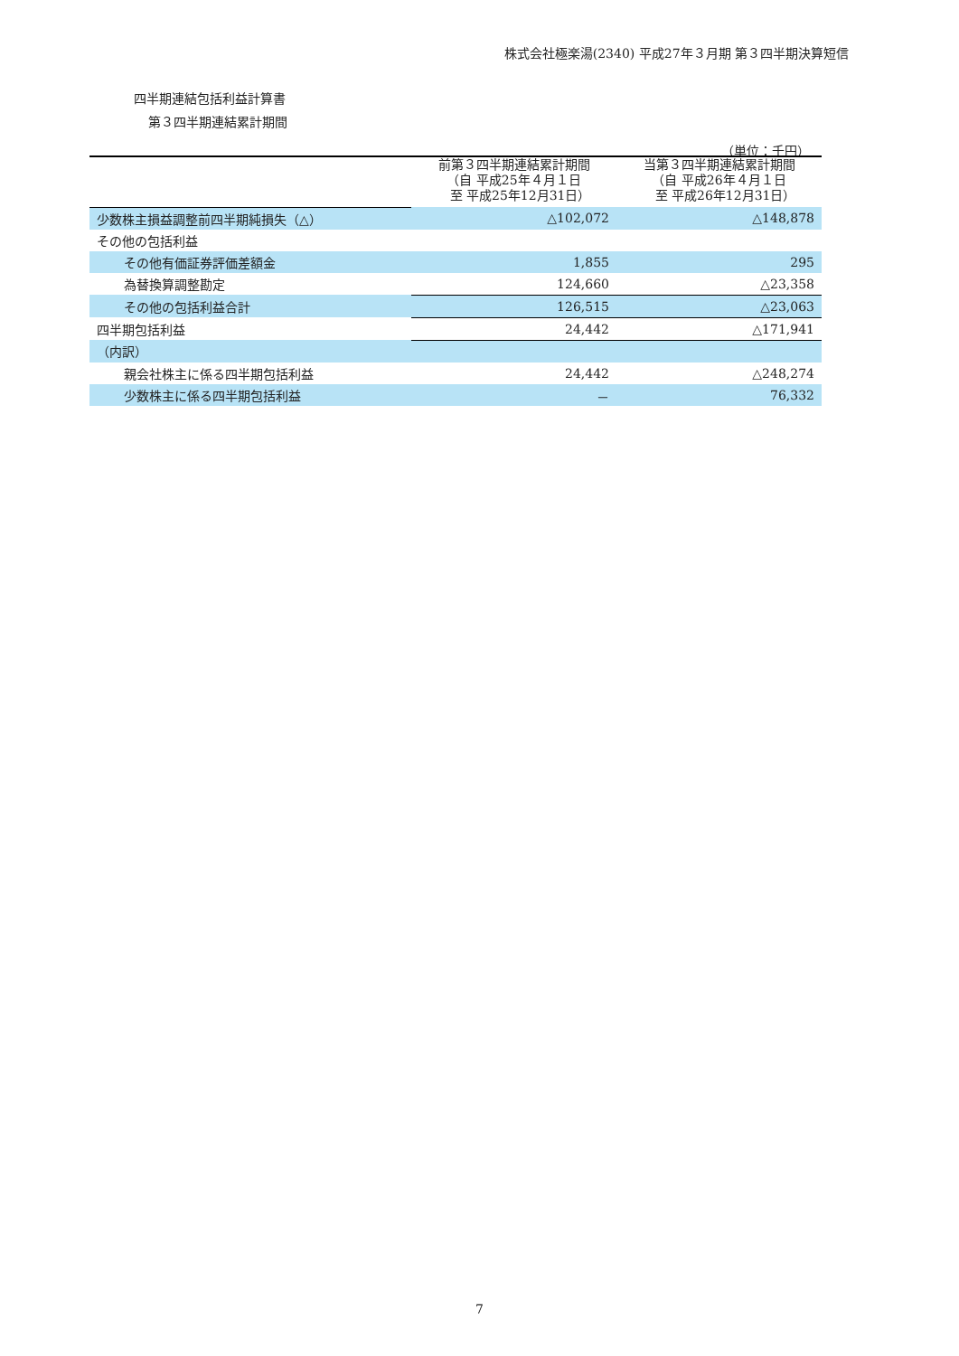株式会社極楽湯(2340) 平成27年３月期 第３四半期決算短信
四半期連結包括利益計算書
第３四半期連結累計期間
（単位：千円）
| | 前第３四半期連結累計期間 （自 平成25年４月１日 至 平成25年12月31日） | 当第３四半期連結累計期間 （自 平成26年４月１日 至 平成26年12月31日） |
| --- | --- | --- |
| 少数株主損益調整前四半期純損失（△） | △102,072 | △148,878 |
| その他の包括利益 | | |
| その他有価証券評価差額金 | 1,855 | 295 |
| 為替換算調整勘定 | 124,660 | △23,358 |
| その他の包括利益合計 | 126,515 | △23,063 |
| 四半期包括利益 | 24,442 | △171,941 |
| （内訳） | | |
| 親会社株主に係る四半期包括利益 | 24,442 | △248,274 |
| 少数株主に係る四半期包括利益 | － | 76,332 |
7